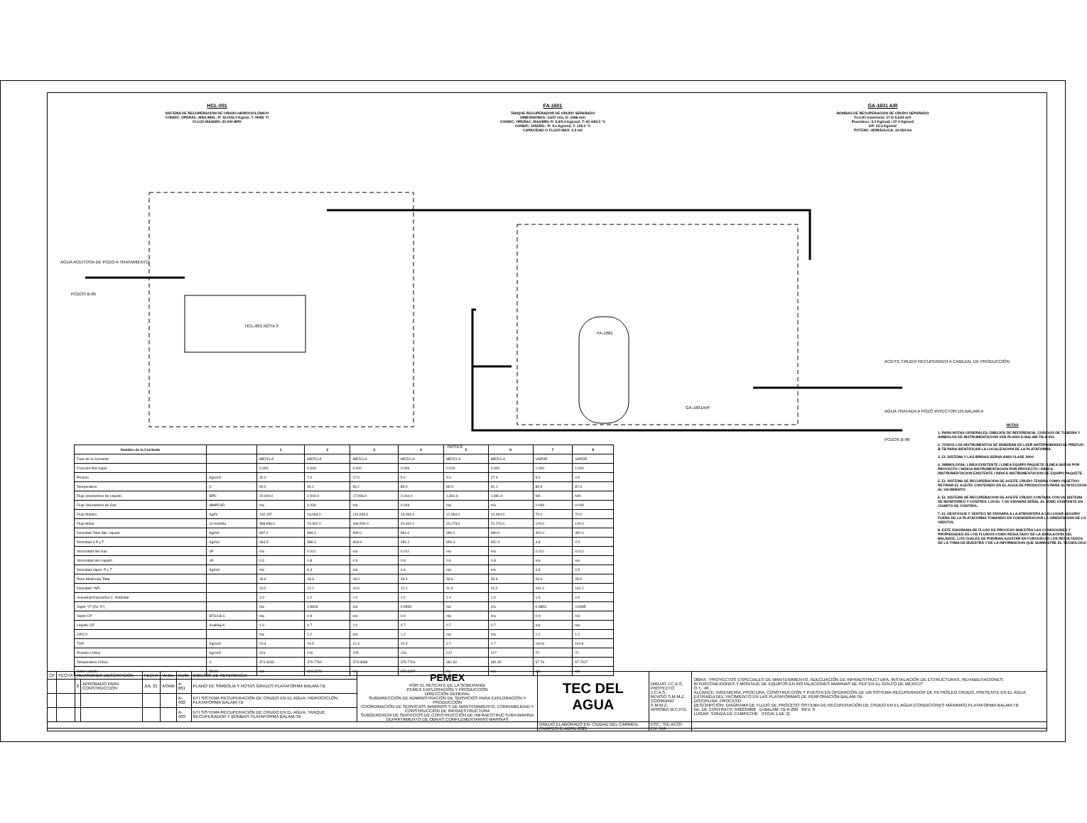HCL-001
SISTEMA DE RECUPERACIÓN DE CRUDO HIDROCICLÓNICO
CONDIC. OPERAC. MÁX./MIN.: P: 32.0/32.0 Kg/cm, T: 90/85 °C
FLUJO MÁXIMO: 20,000 BPD
FA-1601
TANQUE RECUPERADOR DE CRUDO SEPARADO
DIMENSIONES: 3,657 mm, D: 1066 mm
CONDIC. OPERAC. MAX/MIN: P: 5.0/5.0 Kg/cm2, T: 90.0/85.0 °C
CONDIC. DISEÑO.: P: 9.1 Kg/cm2, T: 105.0 °C
CAPACIDAD O FLUJO MAX: 3.3 m3
GA-1601 A/R
BOMBAS DE RECUPERACIÓN DE CRUDO SEPARADO
FLUJO max/norm: 17.2/ 6.533 m/h
Psuc/desc: 5.0 Kg/cm2 / 27.3 Kg/cm2
DP: 22.3 Kg/cm2
POTENC. HIDRÁULICA: 10.454 kw
AGUA ACEITOSA DE POZO A TRATAMIENTO
POZOS B-65
HCL-001 NOTA 3
FA-1601
GA-1601A/R
ACEITE CRUDO RECUPERADO A CABEZAL DE PRODUCCIÓN
AGUA TRATADA A POZO INYECTOR EN BALAM-A
POZOS B-96
NOTA 8
| Nombre de la Corriente | | 1 | 2 | 3 | 4 | 5 | 6 | 7 | 8 |
| --- | --- | --- | --- | --- | --- | --- | --- | --- | --- |
| Fase de la Corriente | | MEZCLA | MEZCLA | MEZCLA | MEZCLA | MEZCLA | MEZCLA | VAPOR | VAPOR |
| Fracción Mol Vapor | | 0.000 | 0.006 | 0.000 | 0.006 | 0.000 | 0.000 | 1.000 | 1.000 |
| Presion | Kg/cm2 | 32.0 | 7.0 | 17.0 | 5.0 | 5.0 | 27.3 | 5.0 | 0.5 |
| Temperatura | C | 90.0 | 90.1 | 90.2 | 89.9 | 89.9 | 90.1 | 89.9 | 87.3 |
| Flujo Volumetrico de Liquido | BPD | 20,000.0 | 2,004.0 | 17,996.0 | 2,004.0 | 1,981.0 | 1,981.0 | NA | N/A |
| Flujo Volumetrico de Gas | MMPCSD | n/a | 0.039 | n/a | 0.049 | n/a | n/a | 0.049 | 0.049 |
| Flujo Másico | Kg/hr | 132,157 | 13,064.0 | 119,093.0 | 13,064.0 | 12,994.0 | 12,994.0 | 70.0 | 70.0 |
| Flujo Molar | Lb-mol/día | 369,996.0 | 20,402.0 | 349,594.0 | 20,402.0 | 20,273.0 | 20,273.0 | 129.0 | 129.0 |
| Densidad Total Std. Liquido | Kg/m3 | 997.0 | 984.0 | 999.0 | 984.0 | 990.0 | 990.0 | 452.0 | 452.0 |
| Densidad a P y T | Kg/m3 | 964.5 | 589.3 | 963.9 | 459.2 | 950.4 | 952.4 | 4.8 | 0.5 |
| Viscosidad del Gas | cP | n/a | 0.012 | n/a | 0.012 | n/a | n/a | 0.012 | 0.012 |
| Viscosidad del Liquido | cP | 0.3 | 0.8 | 0.3 | 0.8 | 0.8 | 0.8 | n/a | n/a |
| Densidad Vapor. P y T | Kg/m3 | n/a | 6.4 | n/a | 4.8 | n/a | n/a | 4.8 | 0.5 |
| Peso Molécular Total | | 18.9 | 33.9 | 18.0 | 33.9 | 33.9 | 33.9 | 28.9 | 28.9 |
| Densidad °API | | 10.2 | 12.2 | 10.0 | 12.2 | 11.3 | 11.3 | 181.2 | 181.2 |
| Gravedad Especifica C. Estándar | | 1.0 | 1.0 | 1.0 | 1.0 | 1.0 | 1.0 | 0.5 | 0.5 |
| Vapor "Z" (De "k") | | n/a | 0.9818 | n/a | 0.9853 | n/a | n/a | 0.9853 | 0.9985 |
| Vapor CP | BTU/LB-C | n/a | 0.9 | n/a | 0.9 | n/a | n/a | 0.9 | 0.8 |
| Liquido CP | Kcal/Kg-K | 1.0 | 0.7 | 1.0 | 0.7 | 0.7 | 0.7 | n/a | n/a |
| CP/CV | | n/a | 1.2 | n/a | 1.2 | n/a | n/a | 1.2 | 1.2 |
| TVP | Kg/cm2 | 20.4 | 20.5 | 11.3 | 20.5 | 2.7 | 2.7 | 110.8 | 110.8 |
| Presión Crítica | Kg/cm2 | 224 | 216 | 225 | 216 | 217 | 217 | 72 | 72 |
| Temperatura Crítica | C | 374.3033 | 379.7764 | 373.9839 | 379.7764 | 381.82 | 381.82 | 57.79 | 57.7917 |
| Calor Latente | Btu/lb | n/a | 324.3278 | n/a | 378.9287 | n/a | n/a | n/a | n/a |
NOTAS
1. PARA NOTAS GENERALES, DIBUJOS DE REFERENCIA, CODIGOS DE TUBERIA Y SIMBOLOS DE INSTRUMENTACION VER PLANO D-BALAM-TB-A-001.
2. TODOS LOS INSTRUMENTOS SE DEBERAN DE LEER ANTEPONIENDO EL PREFIJO B-TB PARA IDENTIFICAR LA LOCALIZACION DE LA PLATAFORMA.
3. EL SISTEMA Y LAS BRIDAS SERAN ANSI CLASE 300#.
4. SIMBOLOGIA: LINEA EXISTENTE / LINEA EQUIPO PAQUETE / LINEA NUEVA POR PROYECTO / INDICA INSTRUMENTACION POR PROYECTO / INDICA INSTRUMENTACION EXISTENTE / INDICA INSTRUMENTACION DE EQUIPO PAQUETE.
5. EL SISTEMA DE RECUPERACION DE ACEITE CRUDO TENDRA COMO OBJETIVO RETIRAR EL ACEITE CONTENIDO EN EL AGUA DE PRODUCCION PARA SU INYECCION AL YACIMIENTO.
6. EL SISTEMA DE RECUPERACION DE ACEITE CRUDO CONTARA CON UN SISTEMA DE MONITOREO Y CONTROL LOCAL Y SE ENVIARA SEÑAL AL SDMC EXISTENTE EN CUARTO DE CONTROL.
7. EL DESFOGUE Y VENTEO SE ENVIARA A LA ATMOSFERA A UN LUGAR SEGURO FUERA DE LA PLATAFORMA TOMANDO EN CONSIDERACION LA ORIENTACION DE LO VIENTOS.
8. ESTE DIAGRAMA DE FLUJO DE PROCESO MUESTRA LAS CONDICIONES Y PROPIEDADES DE LOS FLUIDOS COMO RESULTADO DE LA SIMULACION DEL BALANCE, LOS CUALES SE PODRIAN AJUSTAR EN FUNCION DE LOS RESULTADOS DE LA TOMA DE MUESTRA Y DE LA INFORMACION QUE SUMINISTRE EL TECNOLOGO.
| CP | FECHA | REVISIONES DESCRIPCION | | FECHA | Vo.Bo. | NUM. | DIBUJOS DE REFERENCIA | PEMEX POR EL RESCATE DE LA SOBERANÍA PEMEX EXPLORACIÓN Y PRODUCCIÓN DIRECCIÓN GENERAL SUBDIRECCIÓN DE ADMINISTRACIÓN DE SERVICIOS PARA EXPLORACIÓN Y PRODUCCIÓN COORDINACIÓN DE SERVICIOS MARINOS Y DE MANTENIMIENTO, CONFIABILIDAD Y CONSTRUCCIÓN DE INFRAESTRUCTURA SUBGERENCIA DE SERVICIOS DE CONSTRUCCIÓN DE INFRAESTRUCTURA MARINA DEPARTAMENTO DE OBRAS COMPLEMENTARIAS MARINAS | TEC DEL AGUA | DIBUJO J.C.A.S. PROYECTO J.C.A.S. REVISO S.M.M.Z. COORDINO S.M.M.Z. APROBO W.C.P.G. | OBRA: "PROYECTOS ESPECIALES DE MANTENIMIENTO, ADECUACIÓN DE INFRAESTRUCTURA, INSTALACIÓN DE ESTRUCTURAS, REHABILITACIONES, INTERCONEXIONES Y MONTAJE DE EQUIPOS EN INSTALACIONES MARINAS DE PEP EN EL GOLFO DE MÉXICO" O.T.: 46 ALCANCE: INGENIERÍA, PROCURA, CONSTRUCCIÓN Y PUESTA EN OPERACIÓN DE UN SISTEMA RECUPERADOR DE PETRÓLEO CRUDO, PRESENTE EN EL AGUA EXTRAÍDA DEL YACIMIENTO EN LAS PLATAFORMAS DE PERFORACIÓN BALAM-TB. DISCIPLINA: PROCESO DESCRIPCIÓN: DIAGRAMA DE FLUJO DE PROCESO SISTEMA DE RECUPERACIÓN DE CRUDO EN EL AGUA (CONDICIONES MÁXIMAS) PLATAFORMA BALAM-TB No. DE CONTRATO: 648235806 D-BALAM-TB-A-200 REV. 0 LUGAR: SONDA DE CAMPECHE (HOJA 1 DE 2) |
| | | 0 | APROBADO PARA CONSTRUCCION | JUL 21 | AOAM | A-001 | PLANO DE SIMBOLÍA Y NOTAS GRALES PLATAFORMA BALAM-TB | | | | |
| | | | | | | A-402 | DTI SISTEMA RECUPERACIÓN DE CRUDO EN EL AGUA: HIDROCICLÓN PLATAFORMA BALAM-TB | | | | |
| | | | | | | A-403 | DTI SISTEMA RECUPERACIÓN DE CRUDO EN EL AGUA: TANQUE RECUPERADOR Y BOMBAS PLATAFORMA BALAM-TB | | | | |
| | | | | | | | | | DIBUJO ELABORADO EN: CIUDAD DEL CARMEN, CAMPECHE ABRIL 2021 | ESC.: S/E ACOT. EN: N/A | |